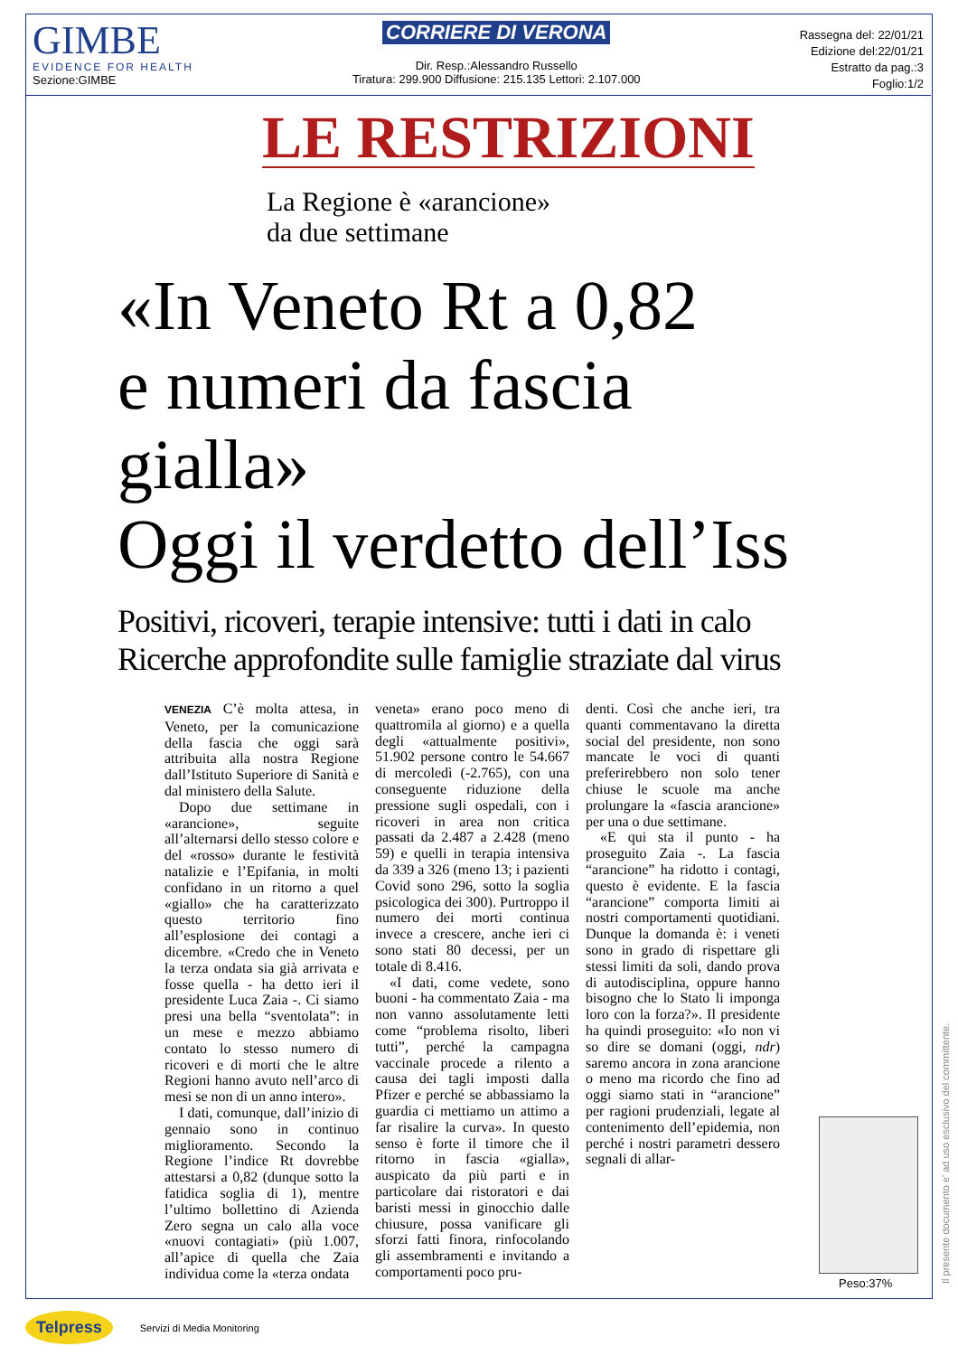GIMBE
EVIDENCE FOR HEALTH
Sezione:GIMBE
CORRIERE DI VERONA
Dir. Resp.:Alessandro Russello
Tiratura: 299.900 Diffusione: 215.135 Lettori: 2.107.000
Rassegna del: 22/01/21
Edizione del:22/01/21
Estratto da pag.:3
Foglio:1/2
LE RESTRIZIONI
La Regione è «arancione»
da due settimane
«In Veneto Rt a 0,82
e numeri da fascia gialla»
Oggi il verdetto dell’Iss
Positivi, ricoveri, terapie intensive: tutti i dati in calo
Ricerche approfondite sulle famiglie straziate dal virus
VENEZIA C’è molta attesa, in Veneto, per la comunicazione della fascia che oggi sarà attribuita alla nostra Regione dall’Istituto Superiore di Sanità e dal ministero della Salute.
Dopo due settimane in «arancione», seguite all’alternarsi dello stesso colore e del «rosso» durante le festività natalizie e l’Epifania, in molti confidano in un ritorno a quel «giallo» che ha caratterizzato questo territorio fino all’esplosione dei contagi a dicembre. «Credo che in Veneto la terza ondata sia già arrivata e fosse quella - ha detto ieri il presidente Luca Zaia -. Ci siamo presi una bella “sventolata”: in un mese e mezzo abbiamo contato lo stesso numero di ricoveri e di morti che le altre Regioni hanno avuto nell’arco di mesi se non di un anno intero».
I dati, comunque, dall’inizio di gennaio sono in continuo miglioramento. Secondo la Regione l’indice Rt dovrebbe attestarsi a 0,82 (dunque sotto la fatidica soglia di 1), mentre l’ultimo bollettino di Azienda Zero segna un calo alla voce «nuovi contagiati» (più 1.007, all’apice di quella che Zaia individua come la «terza ondata
veneta» erano poco meno di quattromila al giorno) e a quella degli «attualmente positivi», 51.902 persone contro le 54.667 di mercoledì (-2.765), con una conseguente riduzione della pressione sugli ospedali, con i ricoveri in area non critica passati da 2.487 a 2.428 (meno 59) e quelli in terapia intensiva da 339 a 326 (meno 13; i pazienti Covid sono 296, sotto la soglia psicologica dei 300). Purtroppo il numero dei morti continua invece a crescere, anche ieri ci sono stati 80 decessi, per un totale di 8.416.
«I dati, come vedete, sono buoni - ha commentato Zaia - ma non vanno assolutamente letti come “problema risolto, liberi tutti”, perché la campagna vaccinale procede a rilento a causa dei tagli imposti dalla Pfizer e perché se abbassiamo la guardia ci mettiamo un attimo a far risalire la curva». In questo senso è forte il timore che il ritorno in fascia «gialla», auspicato da più parti e in particolare dai ristoratori e dai baristi messi in ginocchio dalle chiusure, possa vanificare gli sforzi fatti finora, rinfocolando gli assembramenti e invitando a comportamenti poco pru-
denti. Così che anche ieri, tra quanti commentavano la diretta social del presidente, non sono mancate le voci di quanti preferirebbero non solo tener chiuse le scuole ma anche prolungare la «fascia arancione» per una o due settimane.
«E qui sta il punto - ha proseguito Zaia -. La fascia “arancione” ha ridotto i contagi, questo è evidente. E la fascia “arancione” comporta limiti ai nostri comportamenti quotidiani. Dunque la domanda è: i veneti sono in grado di rispettare gli stessi limiti da soli, dando prova di autodisciplina, oppure hanno bisogno che lo Stato li imponga loro con la forza?». Il presidente ha quindi proseguito: «Io non vi so dire se domani (oggi, ndr) saremo ancora in zona arancione o meno ma ricordo che fino ad oggi siamo stati in “arancione” per ragioni prudenziali, legate al contenimento dell’epidemia, non perché i nostri parametri dessero segnali di allar-
Peso:37% Il presente documento e' ad uso esclusivo del committente.
Telpress Servizi di Media Monitoring